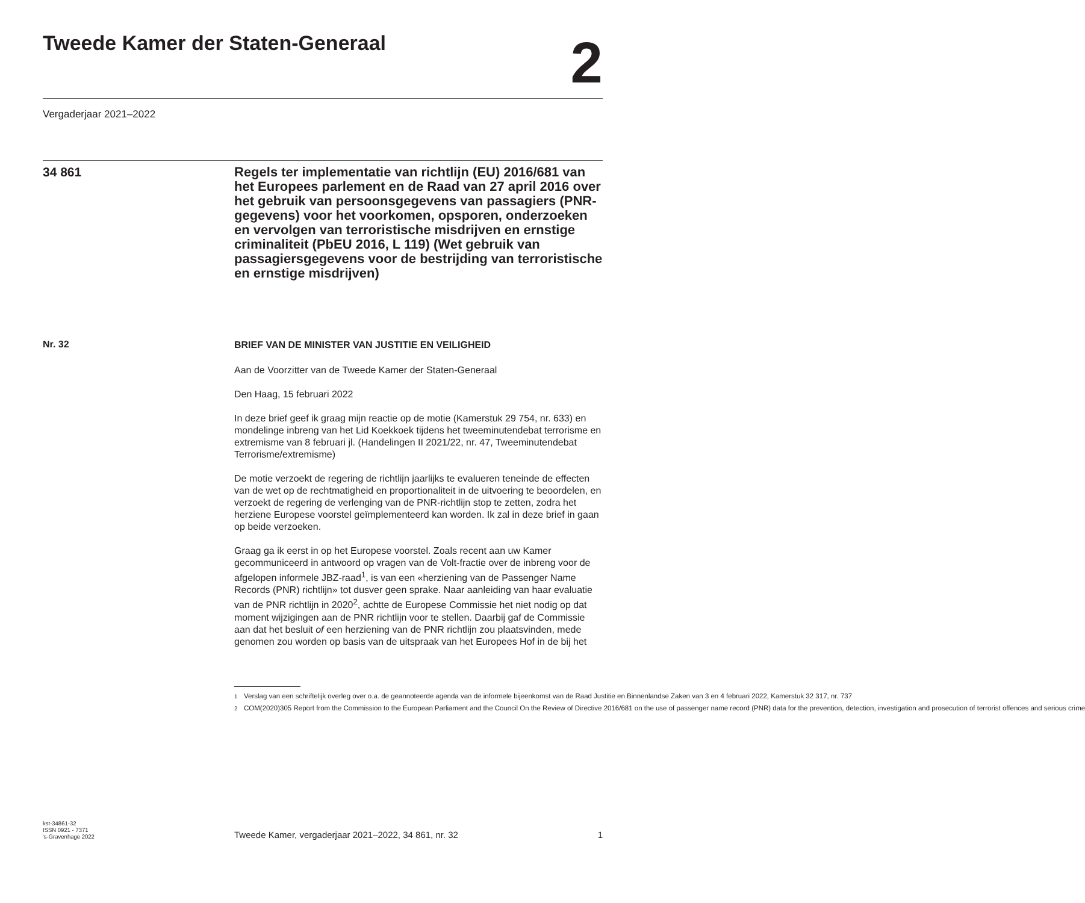Tweede Kamer der Staten-Generaal
2
Vergaderjaar 2021–2022
34 861
Regels ter implementatie van richtlijn (EU) 2016/681 van het Europees parlement en de Raad van 27 april 2016 over het gebruik van persoonsgegevens van passagiers (PNR-gegevens) voor het voorkomen, opsporen, onderzoeken en vervolgen van terroristische misdrijven en ernstige criminaliteit (PbEU 2016, L 119) (Wet gebruik van passagiersgegevens voor de bestrijding van terroristische en ernstige misdrijven)
Nr. 32
BRIEF VAN DE MINISTER VAN JUSTITIE EN VEILIGHEID
Aan de Voorzitter van de Tweede Kamer der Staten-Generaal
Den Haag, 15 februari 2022
In deze brief geef ik graag mijn reactie op de motie (Kamerstuk 29 754, nr. 633) en mondelinge inbreng van het Lid Koekkoek tijdens het tweeminutendebat terrorisme en extremisme van 8 februari jl. (Handelingen II 2021/22, nr. 47, Tweeminutendebat Terrorisme/extremisme)
De motie verzoekt de regering de richtlijn jaarlijks te evalueren teneinde de effecten van de wet op de rechtmatigheid en proportionaliteit in de uitvoering te beoordelen, en verzoekt de regering de verlenging van de PNR-richtlijn stop te zetten, zodra het herziene Europese voorstel geïmplementeerd kan worden. Ik zal in deze brief in gaan op beide verzoeken.
Graag ga ik eerst in op het Europese voorstel. Zoals recent aan uw Kamer gecommuniceerd in antwoord op vragen van de Volt-fractie over de inbreng voor de afgelopen informele JBZ-raad<sup>1</sup>, is van een «herziening van de Passenger Name Records (PNR) richtlijn» tot dusver geen sprake. Naar aanleiding van haar evaluatie van de PNR richtlijn in 2020<sup>2</sup>, achtte de Europese Commissie het niet nodig op dat moment wijzigingen aan de PNR richtlijn voor te stellen. Daarbij gaf de Commissie aan dat het besluit of een herziening van de PNR richtlijn zou plaatsvinden, mede genomen zou worden op basis van de uitspraak van het Europees Hof in de bij het
<sup>1</sup> Verslag van een schriftelijk overleg over o.a. de geannoteerde agenda van de informele bijeenkomst van de Raad Justitie en Binnenlandse Zaken van 3 en 4 februari 2022, Kamerstuk 32 317, nr. 737
<sup>2</sup> COM(2020)305 Report from the Commission to the European Parliament and the Council On the Review of Directive 2016/681 on the use of passenger name record (PNR) data for the prevention, detection, investigation and prosecution of terrorist offences and serious crime
kst-34861-32
ISSN 0921 - 7371
's-Gravenhage 2022
Tweede Kamer, vergaderjaar 2021–2022, 34 861, nr. 32
1